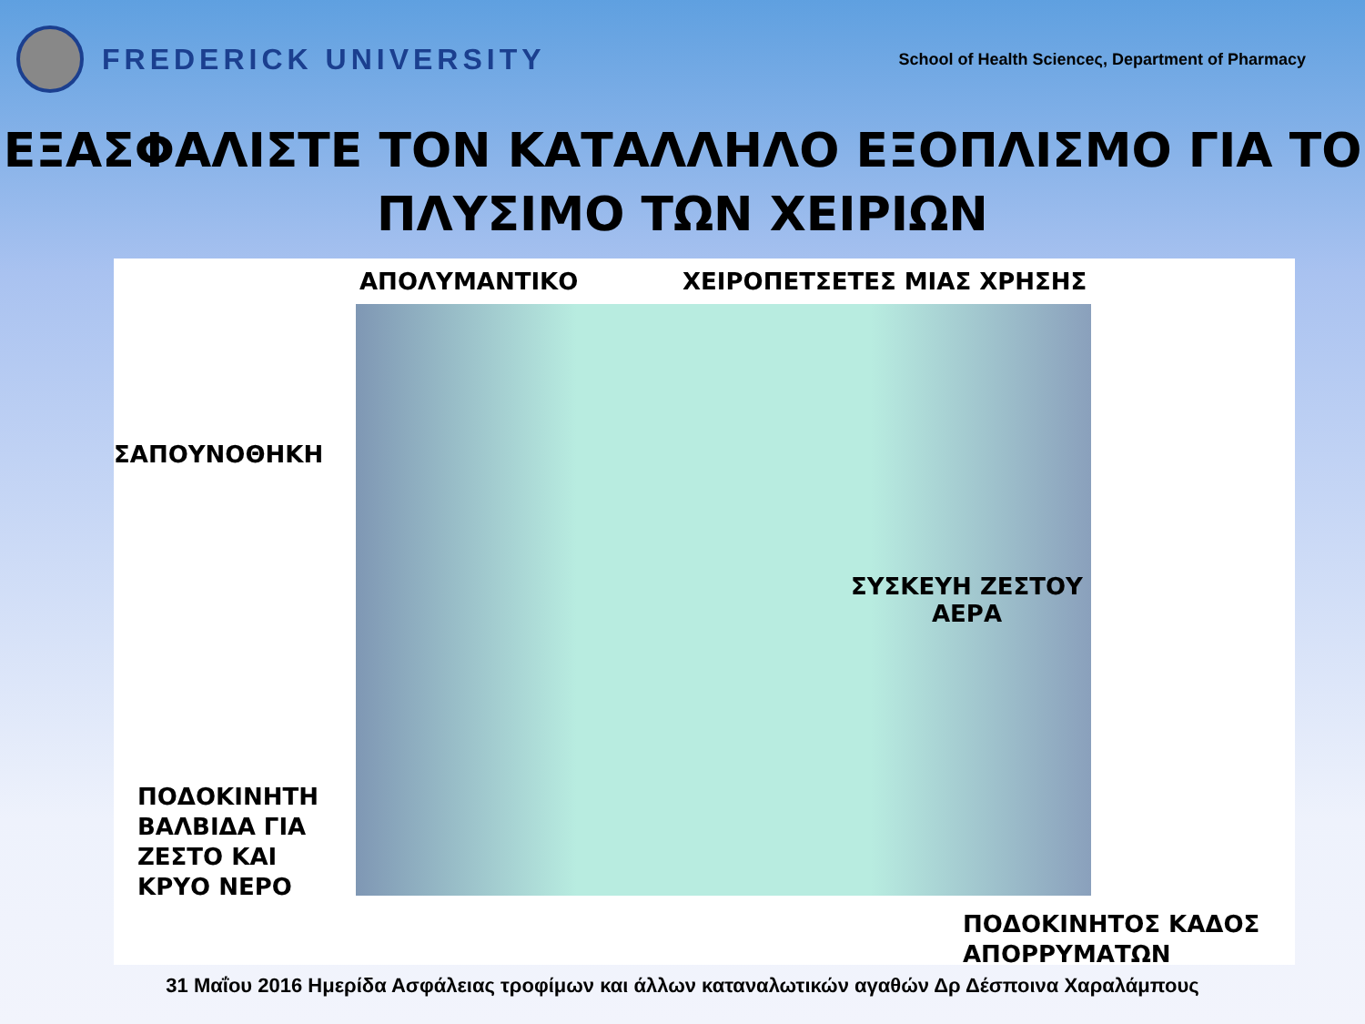FREDERICK UNIVERSITY
School of Health Scienceς, Department of Pharmacy
ΕΞΑΣΦΑΛΙΣΤΕ ΤΟΝ ΚΑΤΑΛΛΗΛΟ ΕΞΟΠΛΙΣΜΟ ΓΙΑ ΤΟ ΠΛΥΣΙΜΟ ΤΩΝ ΧΕΙΡΙΩΝ
ΑΠΟΛΥΜΑΝΤΙΚΟ ΧΕΙΡΟΠΕΤΣΕΤΕΣ ΜΙΑΣ ΧΡΗΣΗΣ
ΣΑΠΟΥΝΟΘΗΚΗ
ΣΥΣΚΕΥΗ ΖΕΣΤΟΥ
ΑΕΡΑ
ΠΟΔΟΚΙΝΗΤΗ
ΒΑΛΒΙΔΑ ΓΙΑ
ΖΕΣΤΟ ΚΑΙ
ΚΡΥΟ ΝΕΡΟ
ΠΟΔΟΚΙΝΗΤΟΣ ΚΑΔΟΣ
ΑΠΟΡΡΥΜΑΤΩΝ
31 Μαΐου 2016 Ημερίδα Ασφάλειας τροφίμων και άλλων καταναλωτικών αγαθών Δρ Δέσποινα Χαραλάμπους